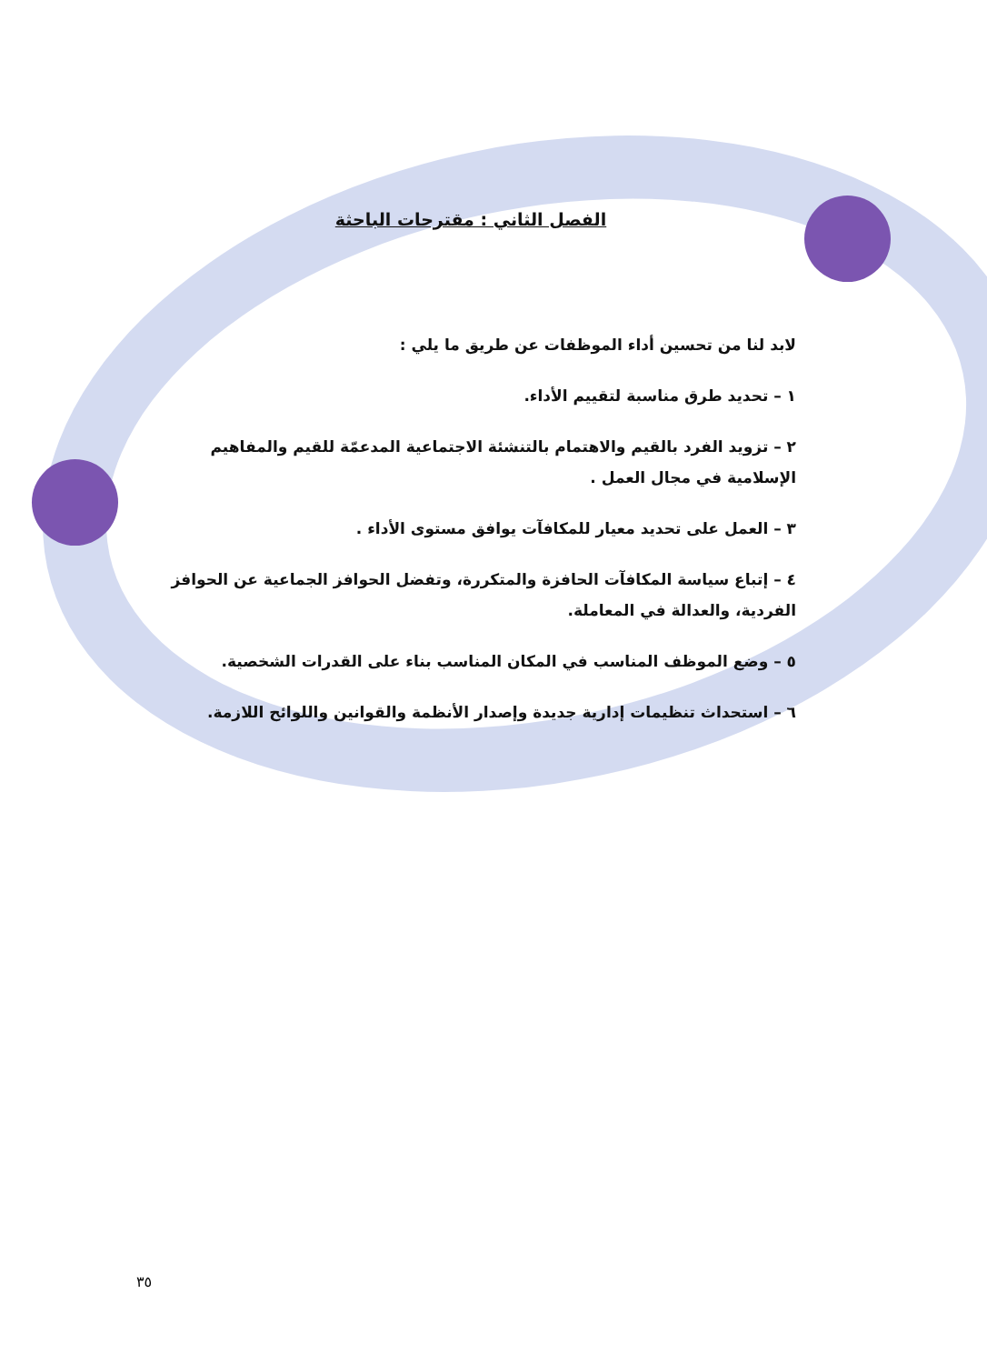الفصل الثاني : مقترحات الباحثة
لابد لنا من تحسين أداء الموظفات عن طريق ما يلي :
١ – تحديد طرق مناسبة لتقييم الأداء.
٢ – تزويد الفرد بالقيم والاهتمام بالتنشئة الاجتماعية المدعمّة للقيم والمفاهيم الإسلامية في مجال العمل .
٣ – العمل على تحديد معيار للمكافآت يوافق مستوى الأداء .
٤ – إتباع سياسة المكافآت الحافزة والمتكررة، وتفضل الحوافز الجماعية عن الحوافز الفردية، والعدالة في المعاملة.
٥ – وضع الموظف المناسب في المكان المناسب بناء على القدرات الشخصية.
٦ – استحداث تنظيمات إدارية جديدة وإصدار الأنظمة والقوانين واللوائح اللازمة.
٣٥